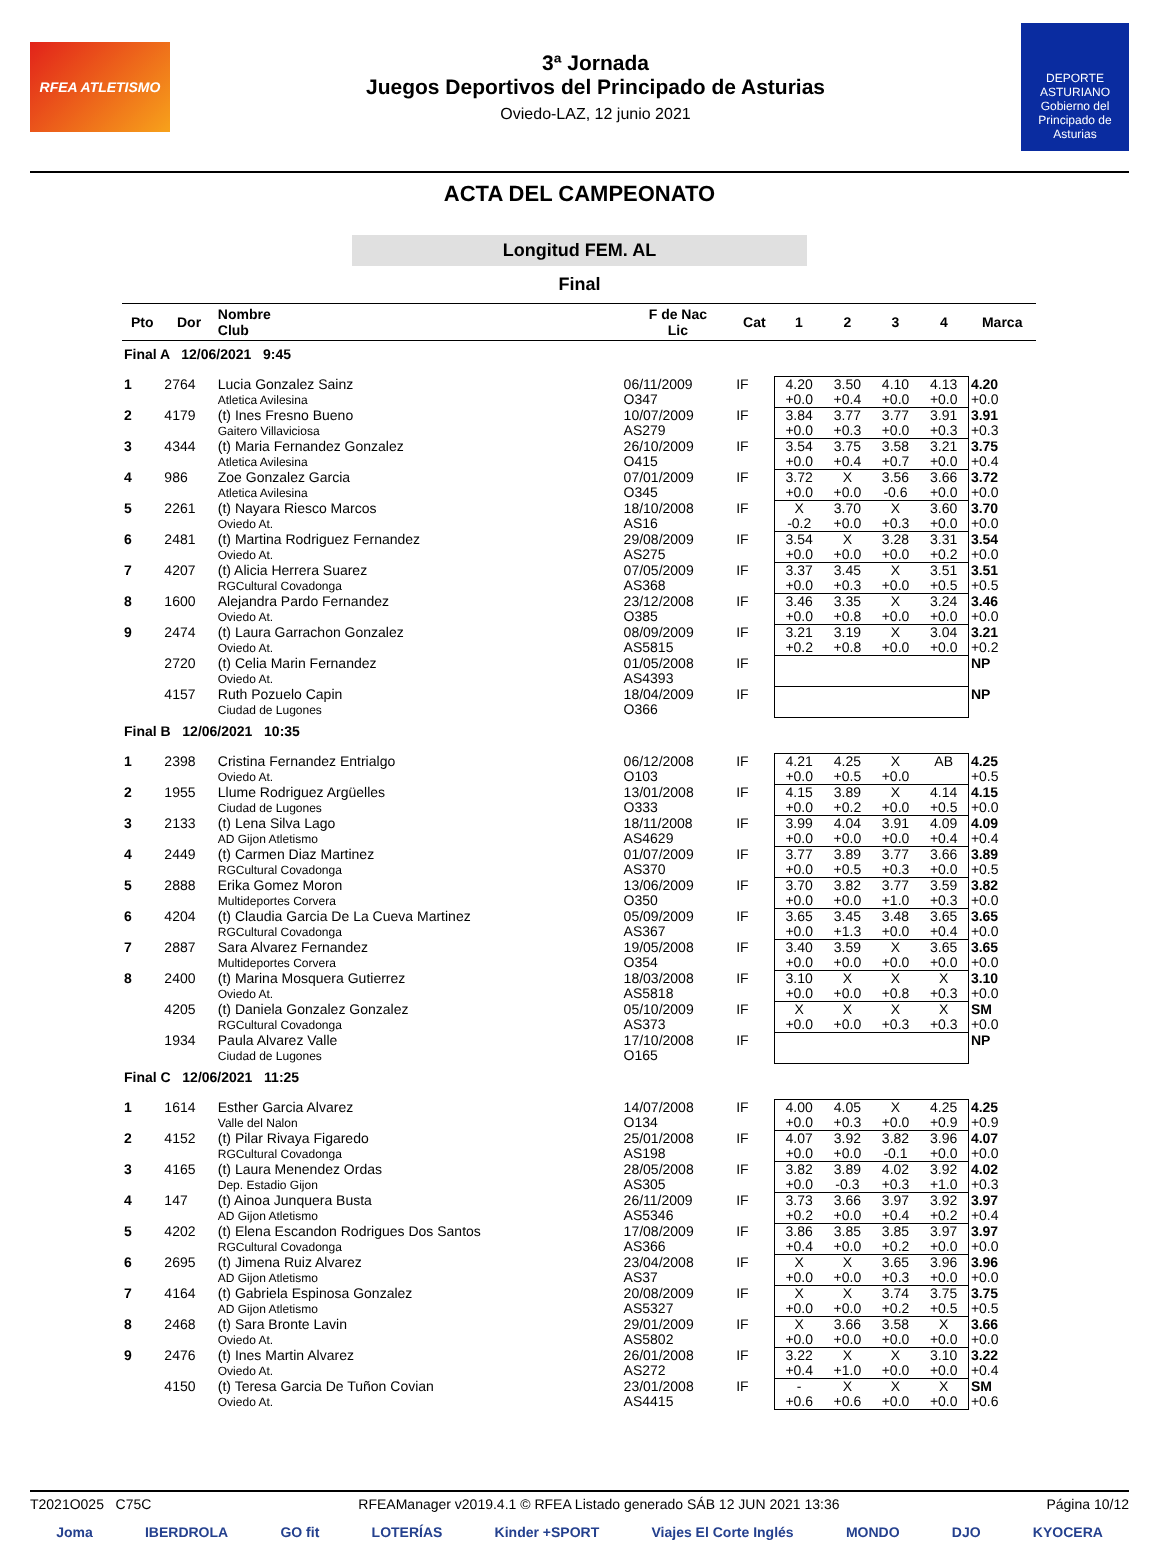RFEA ATLETISMO
3ª Jornada
Juegos Deportivos del Principado de Asturias
Oviedo-LAZ, 12 junio 2021
DEPORTE ASTURIANO
Gobierno del Principado de Asturias
ACTA DEL CAMPEONATO
Longitud FEM. AL
Final
| Pto | Dor | Nombre Club | F de Nac Lic | Cat | 1 | 2 | 3 | 4 | Marca |
| --- | --- | --- | --- | --- | --- | --- | --- | --- | --- |
| Final A 12/06/2021 9:45 | | | | | | | | | |
| 1 | 2764 | Lucia Gonzalez Sainz Atletica Avilesina | 06/11/2009 O347 | IF | 4.20 +0.0 | 3.50 +0.4 | 4.10 +0.0 | 4.13 +0.0 | 4.20 +0.0 |
| 2 | 4179 | (t) Ines Fresno Bueno Gaitero Villaviciosa | 10/07/2009 AS279 | IF | 3.84 +0.0 | 3.77 +0.3 | 3.77 +0.0 | 3.91 +0.3 | 3.91 +0.3 |
| 3 | 4344 | (t) Maria Fernandez Gonzalez Atletica Avilesina | 26/10/2009 O415 | IF | 3.54 +0.0 | 3.75 +0.4 | 3.58 +0.7 | 3.21 +0.0 | 3.75 +0.4 |
| 4 | 986 | Zoe Gonzalez Garcia Atletica Avilesina | 07/01/2009 O345 | IF | 3.72 +0.0 | X +0.0 | 3.56 -0.6 | 3.66 +0.0 | 3.72 +0.0 |
| 5 | 2261 | (t) Nayara Riesco Marcos Oviedo At. | 18/10/2008 AS16 | IF | X -0.2 | 3.70 +0.0 | X +0.3 | 3.60 +0.0 | 3.70 +0.0 |
| 6 | 2481 | (t) Martina Rodriguez Fernandez Oviedo At. | 29/08/2009 AS275 | IF | 3.54 +0.0 | X +0.0 | 3.28 +0.0 | 3.31 +0.2 | 3.54 +0.0 |
| 7 | 4207 | (t) Alicia Herrera Suarez RGCultural Covadonga | 07/05/2009 AS368 | IF | 3.37 +0.0 | 3.45 +0.3 | X +0.0 | 3.51 +0.5 | 3.51 +0.5 |
| 8 | 1600 | Alejandra Pardo Fernandez Oviedo At. | 23/12/2008 O385 | IF | 3.46 +0.0 | 3.35 +0.8 | X +0.0 | 3.24 +0.0 | 3.46 +0.0 |
| 9 | 2474 | (t) Laura Garrachon Gonzalez Oviedo At. | 08/09/2009 AS5815 | IF | 3.21 +0.2 | 3.19 +0.8 | X +0.0 | 3.04 +0.0 | 3.21 +0.2 |
| | 2720 | (t) Celia Marin Fernandez Oviedo At. | 01/05/2008 AS4393 | IF | | | | | NP |
| | 4157 | Ruth Pozuelo Capin Ciudad de Lugones | 18/04/2009 O366 | IF | | | | | NP |
| Final B 12/06/2021 10:35 | | | | | | | | | |
| 1 | 2398 | Cristina Fernandez Entrialgo Oviedo At. | 06/12/2008 O103 | IF | 4.21 +0.0 | 4.25 +0.5 | X +0.0 | AB | 4.25 +0.5 |
| 2 | 1955 | Llume Rodriguez Argüelles Ciudad de Lugones | 13/01/2008 O333 | IF | 4.15 +0.0 | 3.89 +0.2 | X +0.0 | 4.14 +0.5 | 4.15 +0.0 |
| 3 | 2133 | (t) Lena Silva Lago AD Gijon Atletismo | 18/11/2008 AS4629 | IF | 3.99 +0.0 | 4.04 +0.0 | 3.91 +0.0 | 4.09 +0.4 | 4.09 +0.4 |
| 4 | 2449 | (t) Carmen Diaz Martinez RGCultural Covadonga | 01/07/2009 AS370 | IF | 3.77 +0.0 | 3.89 +0.5 | 3.77 +0.3 | 3.66 +0.0 | 3.89 +0.5 |
| 5 | 2888 | Erika Gomez Moron Multideportes Corvera | 13/06/2009 O350 | IF | 3.70 +0.0 | 3.82 +0.0 | 3.77 +1.0 | 3.59 +0.3 | 3.82 +0.0 |
| 6 | 4204 | (t) Claudia Garcia De La Cueva Martinez RGCultural Covadonga | 05/09/2009 AS367 | IF | 3.65 +0.0 | 3.45 +1.3 | 3.48 +0.0 | 3.65 +0.4 | 3.65 +0.0 |
| 7 | 2887 | Sara Alvarez Fernandez Multideportes Corvera | 19/05/2008 O354 | IF | 3.40 +0.0 | 3.59 +0.0 | X +0.0 | 3.65 +0.0 | 3.65 +0.0 |
| 8 | 2400 | (t) Marina Mosquera Gutierrez Oviedo At. | 18/03/2008 AS5818 | IF | 3.10 +0.0 | X +0.0 | X +0.8 | X +0.3 | 3.10 +0.0 |
| | 4205 | (t) Daniela Gonzalez Gonzalez RGCultural Covadonga | 05/10/2009 AS373 | IF | X +0.0 | X +0.0 | X +0.3 | X +0.3 | SM +0.0 |
| | 1934 | Paula Alvarez Valle Ciudad de Lugones | 17/10/2008 O165 | IF | | | | | NP |
| Final C 12/06/2021 11:25 | | | | | | | | | |
| 1 | 1614 | Esther Garcia Alvarez Valle del Nalon | 14/07/2008 O134 | IF | 4.00 +0.0 | 4.05 +0.3 | X +0.0 | 4.25 +0.9 | 4.25 +0.9 |
| 2 | 4152 | (t) Pilar Rivaya Figaredo RGCultural Covadonga | 25/01/2008 AS198 | IF | 4.07 +0.0 | 3.92 +0.0 | 3.82 -0.1 | 3.96 +0.0 | 4.07 +0.0 |
| 3 | 4165 | (t) Laura Menendez Ordas Dep. Estadio Gijon | 28/05/2008 AS305 | IF | 3.82 +0.0 | 3.89 -0.3 | 4.02 +0.3 | 3.92 +1.0 | 4.02 +0.3 |
| 4 | 147 | (t) Ainoa Junquera Busta AD Gijon Atletismo | 26/11/2009 AS5346 | IF | 3.73 +0.2 | 3.66 +0.0 | 3.97 +0.4 | 3.92 +0.2 | 3.97 +0.4 |
| 5 | 4202 | (t) Elena Escandon Rodrigues Dos Santos RGCultural Covadonga | 17/08/2009 AS366 | IF | 3.86 +0.4 | 3.85 +0.0 | 3.85 +0.2 | 3.97 +0.0 | 3.97 +0.0 |
| 6 | 2695 | (t) Jimena Ruiz Alvarez AD Gijon Atletismo | 23/04/2008 AS37 | IF | X +0.0 | X +0.0 | 3.65 +0.3 | 3.96 +0.0 | 3.96 +0.0 |
| 7 | 4164 | (t) Gabriela Espinosa Gonzalez AD Gijon Atletismo | 20/08/2009 AS5327 | IF | X +0.0 | X +0.0 | 3.74 +0.2 | 3.75 +0.5 | 3.75 +0.5 |
| 8 | 2468 | (t) Sara Bronte Lavin Oviedo At. | 29/01/2009 AS5802 | IF | X +0.0 | 3.66 +0.0 | 3.58 +0.0 | X +0.0 | 3.66 +0.0 |
| 9 | 2476 | (t) Ines Martin Alvarez Oviedo At. | 26/01/2008 AS272 | IF | 3.22 +0.4 | X +1.0 | X +0.0 | 3.10 +0.0 | 3.22 +0.4 |
| | 4150 | (t) Teresa Garcia De Tuñon Covian Oviedo At. | 23/01/2008 AS4415 | IF | - +0.6 | X +0.6 | X +0.0 | X +0.0 | SM +0.6 |
T2021O025 C75C RFEAManager v2019.4.1 © RFEA Listado generado SÁB 12 JUN 2021 13:36 Página 10/12
Joma IBERDROLA GO fit LOTERÍAS Kinder +SPORT Viajes El Corte Inglés MONDO DJO KYOCERA